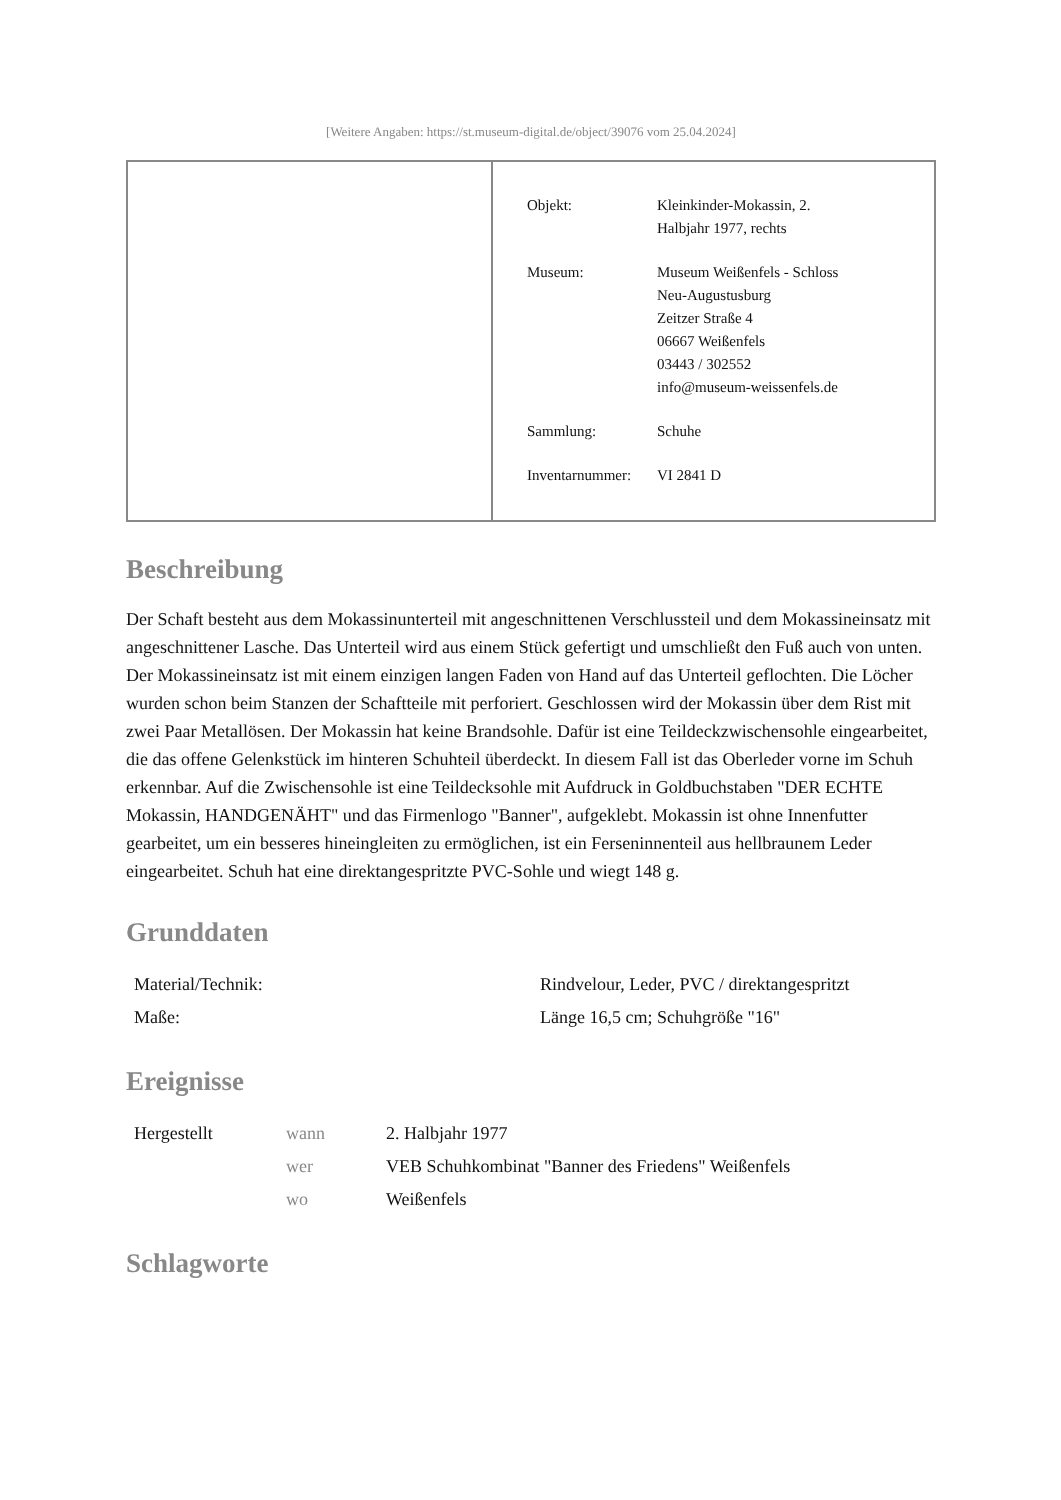[Weitere Angaben: https://st.museum-digital.de/object/39076 vom 25.04.2024]
| Objekt: | Kleinkinder-Mokassin, 2. Halbjahr 1977, rechts |
| Museum: | Museum Weißenfels - Schloss Neu-Augustusburg Zeitzer Straße 4 06667 Weißenfels 03443 / 302552 info@museum-weissenfels.de |
| Sammlung: | Schuhe |
| Inventarnummer: | VI 2841 D |
Beschreibung
Der Schaft besteht aus dem Mokassinunterteil mit angeschnittenen Verschlussteil und dem Mokassineinsatz mit angeschnittener Lasche. Das Unterteil wird aus einem Stück gefertigt und umschließt den Fuß auch von unten. Der Mokassineinsatz ist mit einem einzigen langen Faden von Hand auf das Unterteil geflochten. Die Löcher wurden schon beim Stanzen der Schaftteile mit perforiert. Geschlossen wird der Mokassin über dem Rist mit zwei Paar Metallösen. Der Mokassin hat keine Brandsohle. Dafür ist eine Teildeckzwischensohle eingearbeitet, die das offene Gelenkstück im hinteren Schuhteil überdeckt. In diesem Fall ist das Oberleder vorne im Schuh erkennbar. Auf die Zwischensohle ist eine Teildecksohle mit Aufdruck in Goldbuchstaben "DER ECHTE Mokassin, HANDGENÄHT" und das Firmenlogo "Banner", aufgeklebt. Mokassin ist ohne Innenfutter gearbeitet, um ein besseres hineingleiten zu ermöglichen, ist ein Ferseninnenteil aus hellbraunem Leder eingearbeitet. Schuh hat eine direktangespritzte PVC-Sohle und wiegt 148 g.
Grunddaten
| Material/Technik: | Rindvelour, Leder, PVC / direktangespritzt |
| Maße: | Länge 16,5 cm; Schuhgröße "16" |
Ereignisse
| Hergestellt | wann | 2. Halbjahr 1977 |
| | wer | VEB Schuhkombinat "Banner des Friedens" Weißenfels |
| | wo | Weißenfels |
Schlagworte